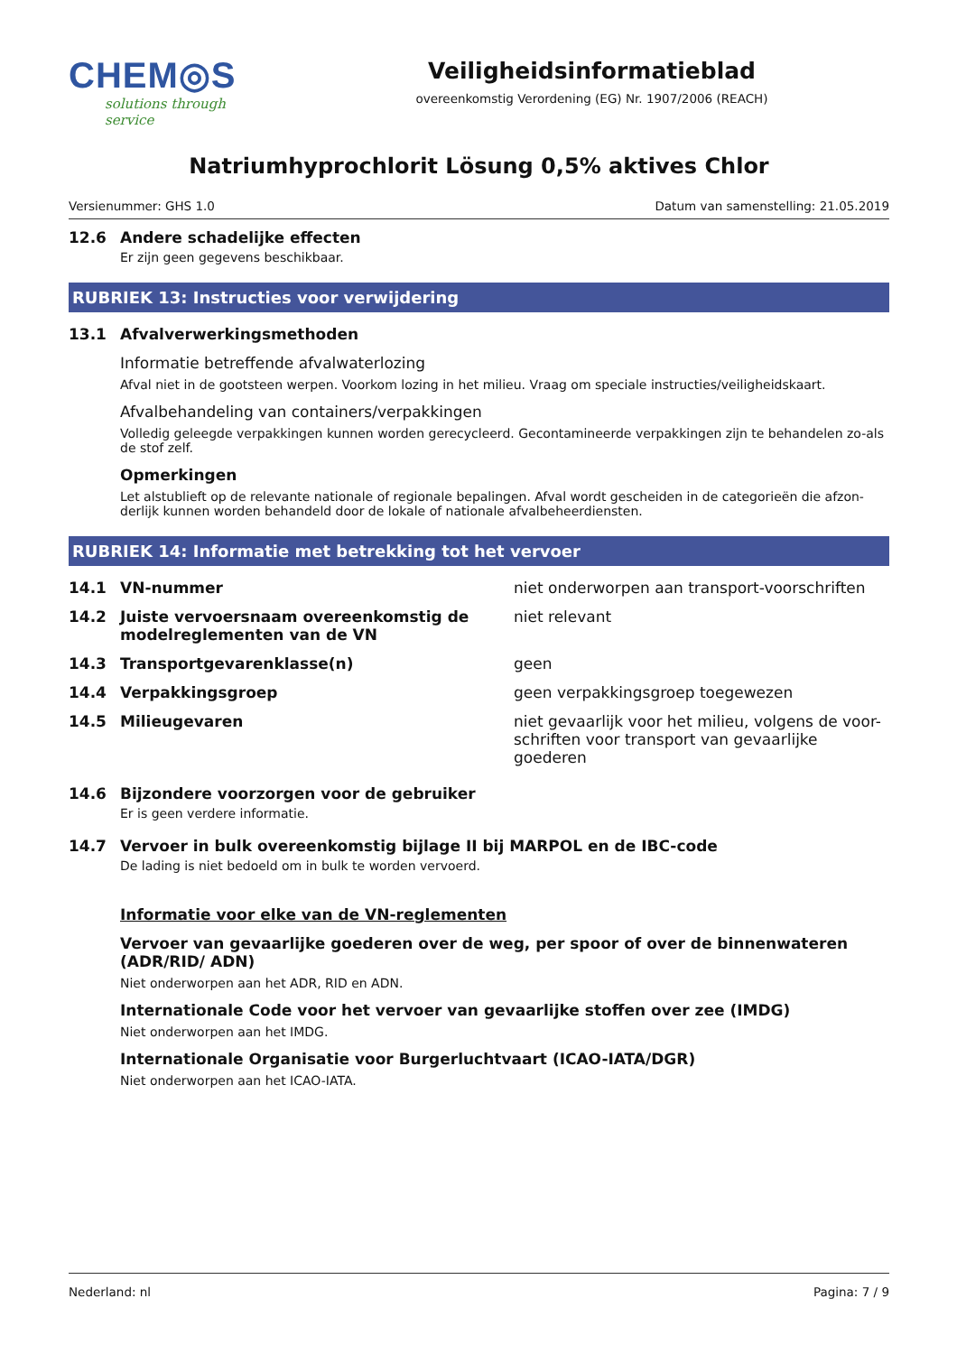CHEM◎S
solutions through service
Veiligheidsinformatieblad
overeenkomstig Verordening (EG) Nr. 1907/2006 (REACH)
Natriumhyprochlorit Lösung 0,5% aktives Chlor
Versienummer: GHS 1.0 Datum van samenstelling: 21.05.2019
12.6 Andere schadelijke effecten
Er zijn geen gegevens beschikbaar.
RUBRIEK 13: Instructies voor verwijdering
13.1 Afvalverwerkingsmethoden
Informatie betreffende afvalwaterlozing
Afval niet in de gootsteen werpen. Voorkom lozing in het milieu. Vraag om speciale instructies/veiligheidskaart.
Afvalbehandeling van containers/verpakkingen
Volledig geleegde verpakkingen kunnen worden gerecycleerd. Gecontamineerde verpakkingen zijn te behandelen zo-als de stof zelf.
Opmerkingen
Let alstublieft op de relevante nationale of regionale bepalingen. Afval wordt gescheiden in de categorieën die afzon-derlijk kunnen worden behandeld door de lokale of nationale afvalbeheerdiensten.
RUBRIEK 14: Informatie met betrekking tot het vervoer
14.1 VN-nummer niet onderworpen aan transport-voorschriften
14.2 Juiste vervoersnaam overeenkomstig de modelreglementen van de VN
niet relevant
14.3 Transportgevarenklasse(n) geen
14.4 Verpakkingsgroep geen verpakkingsgroep toegewezen
14.5 Milieugevaren niet gevaarlijk voor het milieu, volgens de voor-schriften voor transport van gevaarlijke goederen
14.6 Bijzondere voorzorgen voor de gebruiker
Er is geen verdere informatie.
14.7 Vervoer in bulk overeenkomstig bijlage II bij MARPOL en de IBC-code
De lading is niet bedoeld om in bulk te worden vervoerd.
Informatie voor elke van de VN-reglementen
Vervoer van gevaarlijke goederen over de weg, per spoor of over de binnenwateren (ADR/RID/ ADN)
Niet onderworpen aan het ADR, RID en ADN.
Internationale Code voor het vervoer van gevaarlijke stoffen over zee (IMDG)
Niet onderworpen aan het IMDG.
Internationale Organisatie voor Burgerluchtvaart (ICAO-IATA/DGR)
Niet onderworpen aan het ICAO-IATA.
Nederland: nl Pagina: 7 / 9